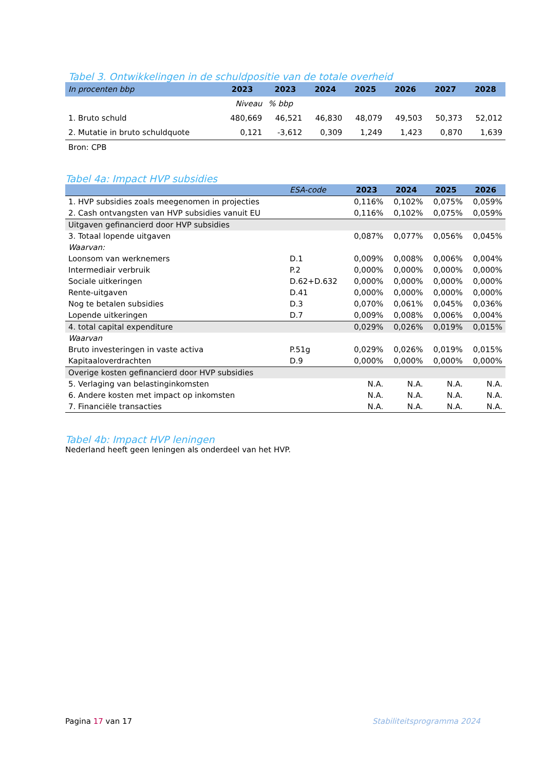Tabel 3. Ontwikkelingen in de schuldpositie van de totale overheid
| In procenten bbp | 2023 | 2023 | 2024 | 2025 | 2026 | 2027 | 2028 |
| | Niveau | % bbp | | | | | |
| 1. Bruto schuld | 480,669 | 46,521 | 46,830 | 48,079 | 49,503 | 50,373 | 52,012 |
| 2. Mutatie in bruto schuldquote | 0,121 | -3,612 | 0,309 | 1,249 | 1,423 | 0,870 | 1,639 |
| Bron: CPB | | | | | | | |
Tabel 4a: Impact HVP subsidies
| | ESA-code | 2023 | 2024 | 2025 | 2026 |
| 1. HVP subsidies zoals meegenomen in projecties | | 0,116% | 0,102% | 0,075% | 0,059% |
| 2. Cash ontvangsten van HVP subsidies vanuit EU | | 0,116% | 0,102% | 0,075% | 0,059% |
| Uitgaven gefinancierd door HVP subsidies | | | | | |
| 3. Totaal lopende uitgaven | | 0,087% | 0,077% | 0,056% | 0,045% |
| Waarvan: | | | | | |
| Loonsom van werknemers | D.1 | 0,009% | 0,008% | 0,006% | 0,004% |
| Intermediair verbruik | P.2 | 0,000% | 0,000% | 0,000% | 0,000% |
| Sociale uitkeringen | D.62+D.632 | 0,000% | 0,000% | 0,000% | 0,000% |
| Rente-uitgaven | D.41 | 0,000% | 0,000% | 0,000% | 0,000% |
| Nog te betalen subsidies | D.3 | 0,070% | 0,061% | 0,045% | 0,036% |
| Lopende uitkeringen | D.7 | 0,009% | 0,008% | 0,006% | 0,004% |
| 4. total capital expenditure | | 0,029% | 0,026% | 0,019% | 0,015% |
| Waarvan | | | | | |
| Bruto investeringen in vaste activa | P.51g | 0,029% | 0,026% | 0,019% | 0,015% |
| Kapitaaloverdrachten | D.9 | 0,000% | 0,000% | 0,000% | 0,000% |
| Overige kosten gefinancierd door HVP subsidies | | | | | |
| 5. Verlaging van belastinginkomsten | | N.A. | N.A. | N.A. | N.A. |
| 6. Andere kosten met impact op inkomsten | | N.A. | N.A. | N.A. | N.A. |
| 7. Financiële transacties | | N.A. | N.A. | N.A. | N.A. |
Tabel 4b: Impact HVP leningen
Nederland heeft geen leningen als onderdeel van het HVP.
Pagina 17 van 17 Stabiliteitsprogramma 2024